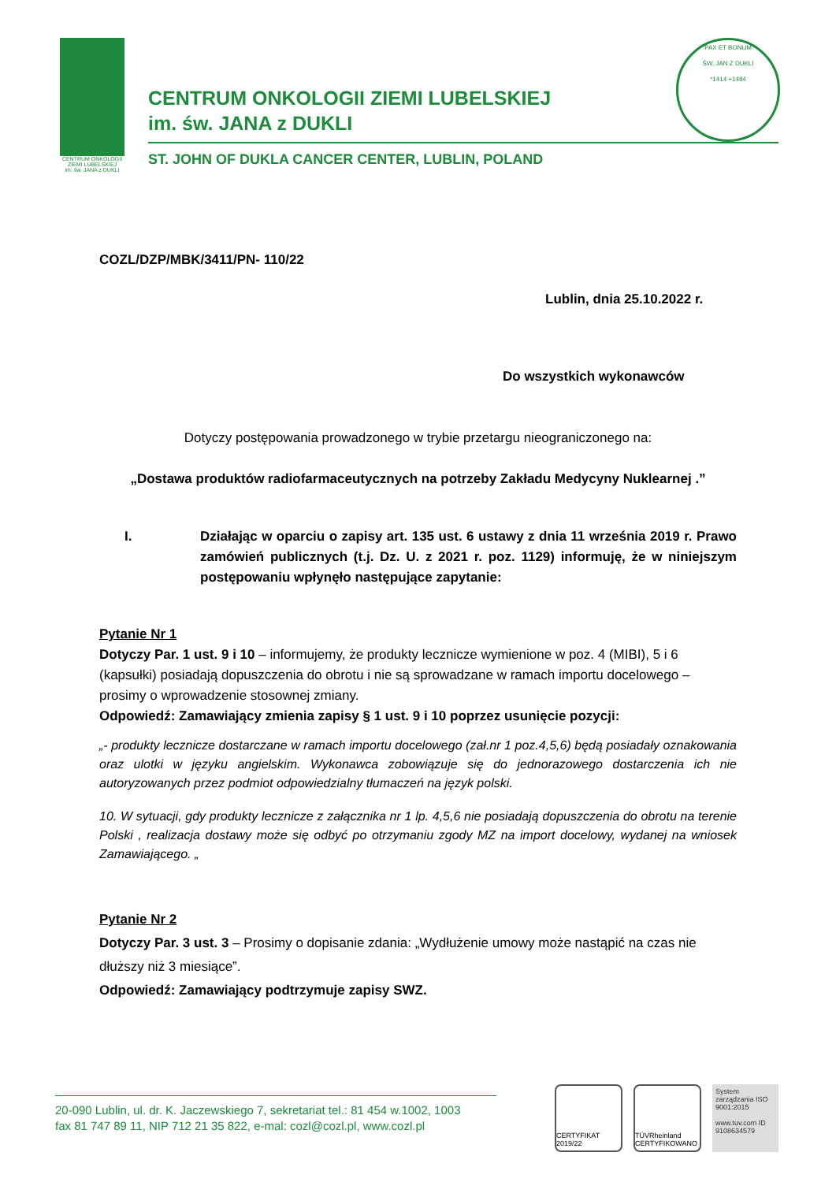CENTRUM ONKOLOGII
ZIEMI LUBELSKIEJ
im. św. JANA z DUKLI
CENTRUM ONKOLOGII ZIEMI LUBELSKIEJ
im. św. JANA z DUKLI
ST. JOHN OF DUKLA CANCER CENTER, LUBLIN, POLAND
PAX ET BONUM
ŚW. JAN Z DUKLI
*1414 +1484
COZL/DZP/MBK/3411/PN- 110/22
Lublin, dnia 25.10.2022 r.
Do wszystkich wykonawców
Dotyczy postępowania prowadzonego w trybie przetargu nieograniczonego na:
„Dostawa produktów radiofarmaceutycznych na potrzeby Zakładu Medycyny Nuklearnej .”
I. Działając w oparciu o zapisy art. 135 ust. 6 ustawy z dnia 11 września 2019 r. Prawo zamówień publicznych (t.j. Dz. U. z 2021 r. poz. 1129) informuję, że w niniejszym postępowaniu wpłynęło następujące zapytanie:
Pytanie Nr 1
Dotyczy Par. 1 ust. 9 i 10 – informujemy, że produkty lecznicze wymienione w poz. 4 (MIBI), 5 i 6 (kapsułki) posiadają dopuszczenia do obrotu i nie są sprowadzane w ramach importu docelowego – prosimy o wprowadzenie stosownej zmiany.
Odpowiedź: Zamawiający zmienia zapisy § 1 ust. 9 i 10 poprzez usunięcie pozycji:
„- produkty lecznicze dostarczane w ramach importu docelowego (zał.nr 1 poz.4,5,6) będą posiadały oznakowania oraz ulotki w języku angielskim. Wykonawca zobowiązuje się do jednorazowego dostarczenia ich nie autoryzowanych przez podmiot odpowiedzialny tłumaczeń na język polski.
10. W sytuacji, gdy produkty lecznicze z załącznika nr 1 lp. 4,5,6 nie posiadają dopuszczenia do obrotu na terenie Polski , realizacja dostawy może się odbyć po otrzymaniu zgody MZ na import docelowy, wydanej na wniosek Zamawiającego. „
Pytanie Nr 2
Dotyczy Par. 3 ust. 3 – Prosimy o dopisanie zdania: „Wydłużenie umowy może nastąpić na czas nie dłuższy niż 3 miesiące”.
Odpowiedź: Zamawiający podtrzymuje zapisy SWZ.
20-090 Lublin, ul. dr. K. Jaczewskiego 7, sekretariat tel.: 81 454 w.1002, 1003
fax 81 747 89 11, NIP 712 21 35 822, e-mal: cozl@cozl.pl, www.cozl.pl
CERTYFIKAT 2019/22
TÜVRheinland CERTYFIKOWANO
System zarządzania ISO 9001:2015
www.tuv.com ID 9108634579